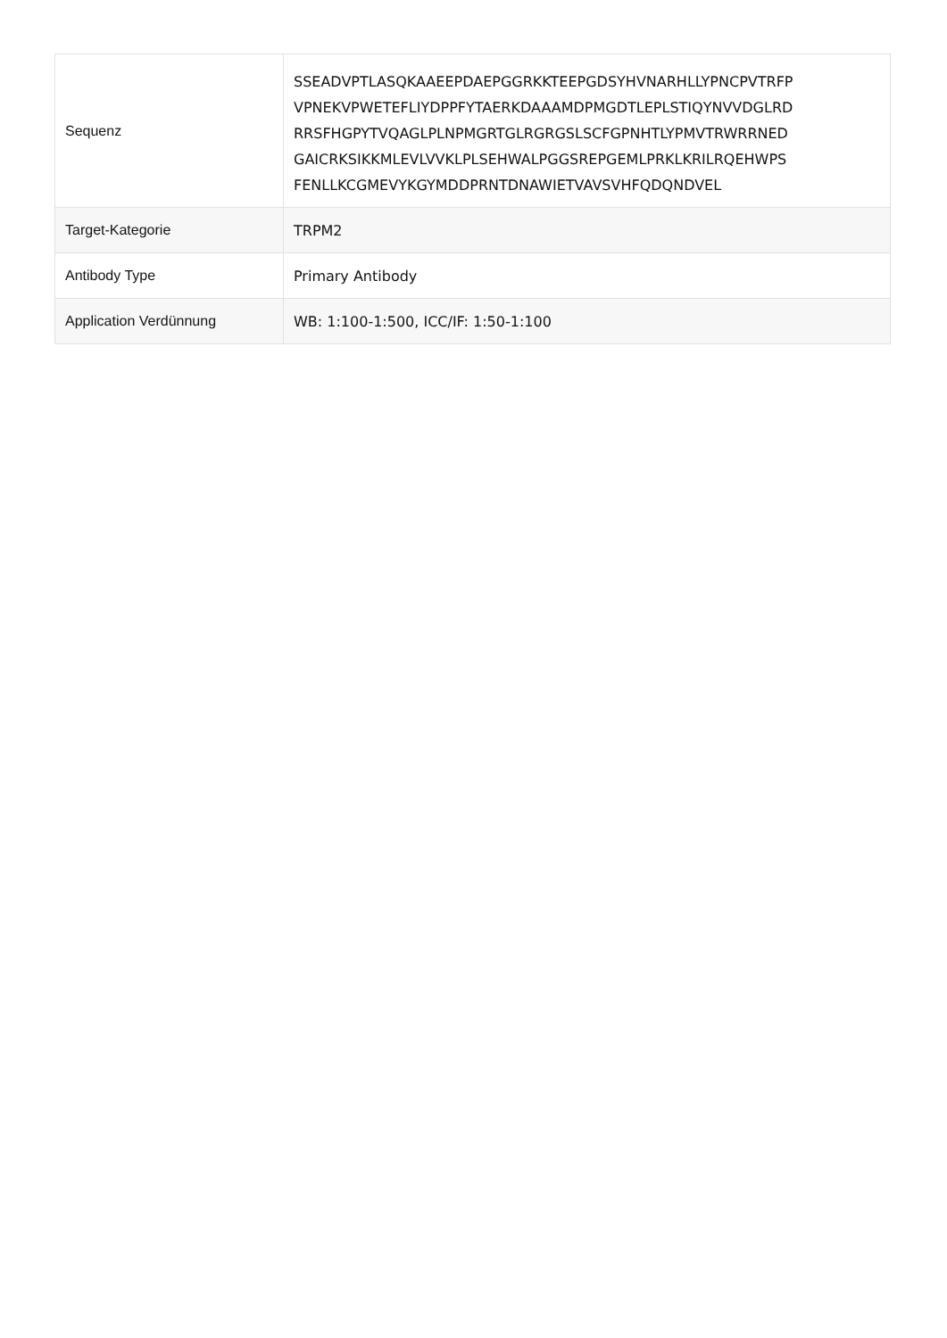| Sequenz | SSEADVPTLASQKAAEEPDAEPGGRKKTEEPGDSYHVNARHLLYPNCPVTRFP VPNEKVPWETEFLIYDPPFYTAERKDAAAMDPMGDTLEPLSTIQYNVVDGLRD RRSFHGPYTVQAGLPLNPMGRTGLRGRGSLSCFGPNHTLYPMVTRWRRNED GAICRKSIKKMLEVLVVKLPLSEHWALPGGSREPGEMLPRKLKRILRQEHWPS FENLLKCGMEVYKGYMDDPRNTDNAWIETVAVSVHFQDQNDVEL |
| Target-Kategorie | TRPM2 |
| Antibody Type | Primary Antibody |
| Application Verdünnung | WB: 1:100-1:500, ICC/IF: 1:50-1:100 |